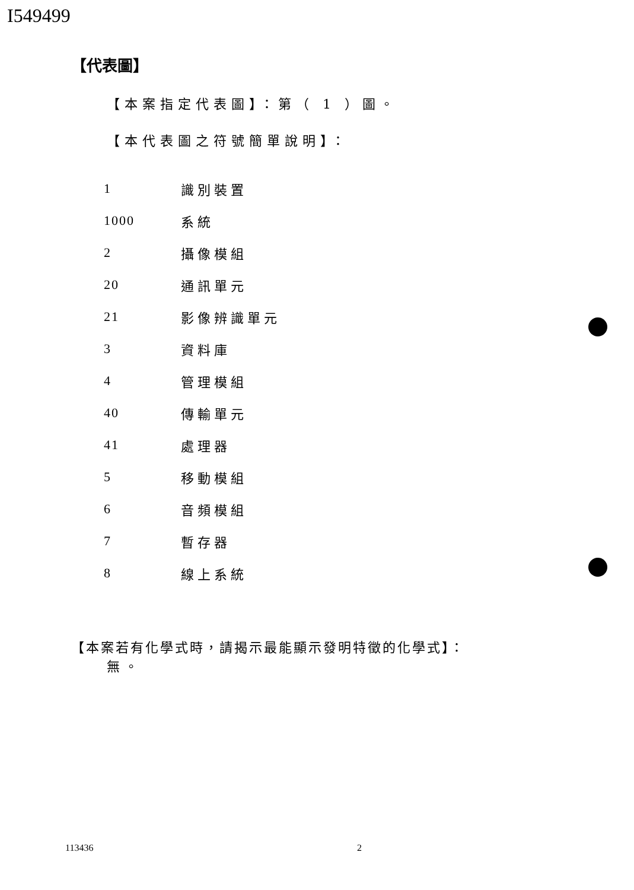I549499
【代表圖】
【本案指定代表圖】：第（ 1 ）圖。
【本代表圖之符號簡單說明】：
| 1 | 識別裝置 |
| 1000 | 系統 |
| 2 | 攝像模組 |
| 20 | 通訊單元 |
| 21 | 影像辨識單元 |
| 3 | 資料庫 |
| 4 | 管理模組 |
| 40 | 傳輸單元 |
| 41 | 處理器 |
| 5 | 移動模組 |
| 6 | 音頻模組 |
| 7 | 暫存器 |
| 8 | 線上系統 |
【本案若有化學式時，請揭示最能顯示發明特徵的化學式】：
無。
113436 2